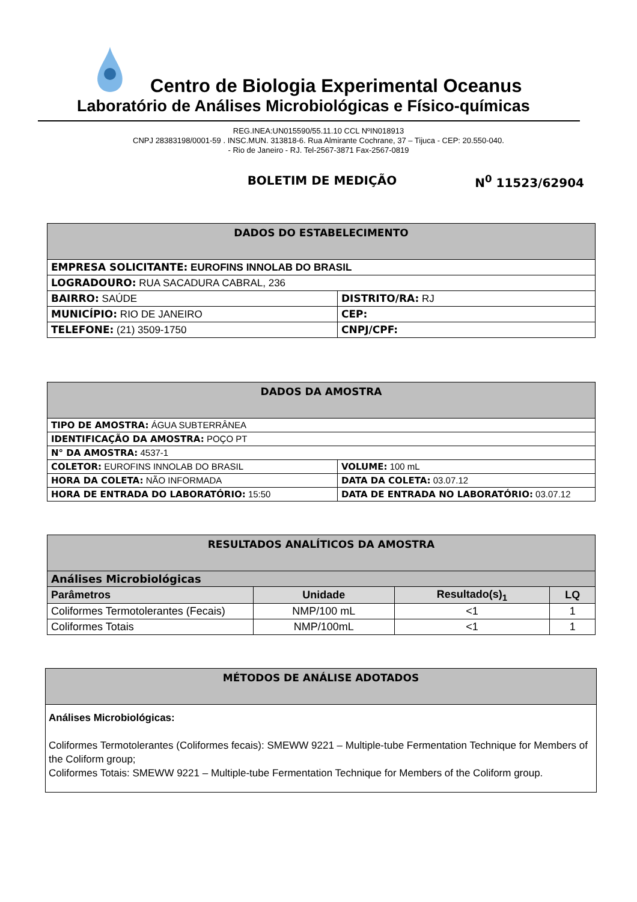Centro de Biologia Experimental Oceanus
Laboratório de Análises Microbiológicas e Físico-químicas
REG.INEA:UN015590/55.11.10 CCL NºIN018913
CNPJ 28383198/0001-59 . INSC.MUN. 313818-6. Rua Almirante Cochrane, 37 – Tijuca - CEP: 20.550-040.
- Rio de Janeiro - RJ. Tel-2567-3871 Fax-2567-0819
BOLETIM DE MEDIÇÃO N<sup>0</sup> 11523/62904
| DADOS DO ESTABELECIMENTO | |
| --- | --- |
| EMPRESA SOLICITANTE: EUROFINS INNOLAB DO BRASIL | |
| LOGRADOURO: RUA SACADURA CABRAL, 236 | |
| BAIRRO: SAÚDE | DISTRITO/RA: RJ |
| MUNICÍPIO: RIO DE JANEIRO | CEP: |
| TELEFONE: (21) 3509-1750 | CNPJ/CPF: |
| DADOS DA AMOSTRA | |
| --- | --- |
| TIPO DE AMOSTRA: ÁGUA SUBTERRÂNEA | |
| IDENTIFICAÇÃO DA AMOSTRA: POÇO PT | |
| N° DA AMOSTRA: 4537-1 | |
| COLETOR: EUROFINS INNOLAB DO BRASIL | VOLUME: 100 mL |
| HORA DA COLETA: NÃO INFORMADA | DATA DA COLETA: 03.07.12 |
| HORA DE ENTRADA DO LABORATÓRIO: 15:50 | DATA DE ENTRADA NO LABORATÓRIO: 03.07.12 |
| RESULTADOS ANALÍTICOS DA AMOSTRA | | | |
| --- | --- | --- | --- |
| Análises Microbiológicas | | | |
| Parâmetros | Unidade | Resultado(s)<sub>1</sub> | LQ |
| Coliformes Termotolerantes (Fecais) | NMP/100 mL | <1 | 1 |
| Coliformes Totais | NMP/100mL | <1 | 1 |
| MÉTODOS DE ANÁLISE ADOTADOS |
| --- |
| Análises Microbiológicas: Coliformes Termotolerantes (Coliformes fecais): SMEWW 9221 – Multiple-tube Fermentation Technique for Members of the Coliform group; Coliformes Totais: SMEWW 9221 – Multiple-tube Fermentation Technique for Members of the Coliform group. |